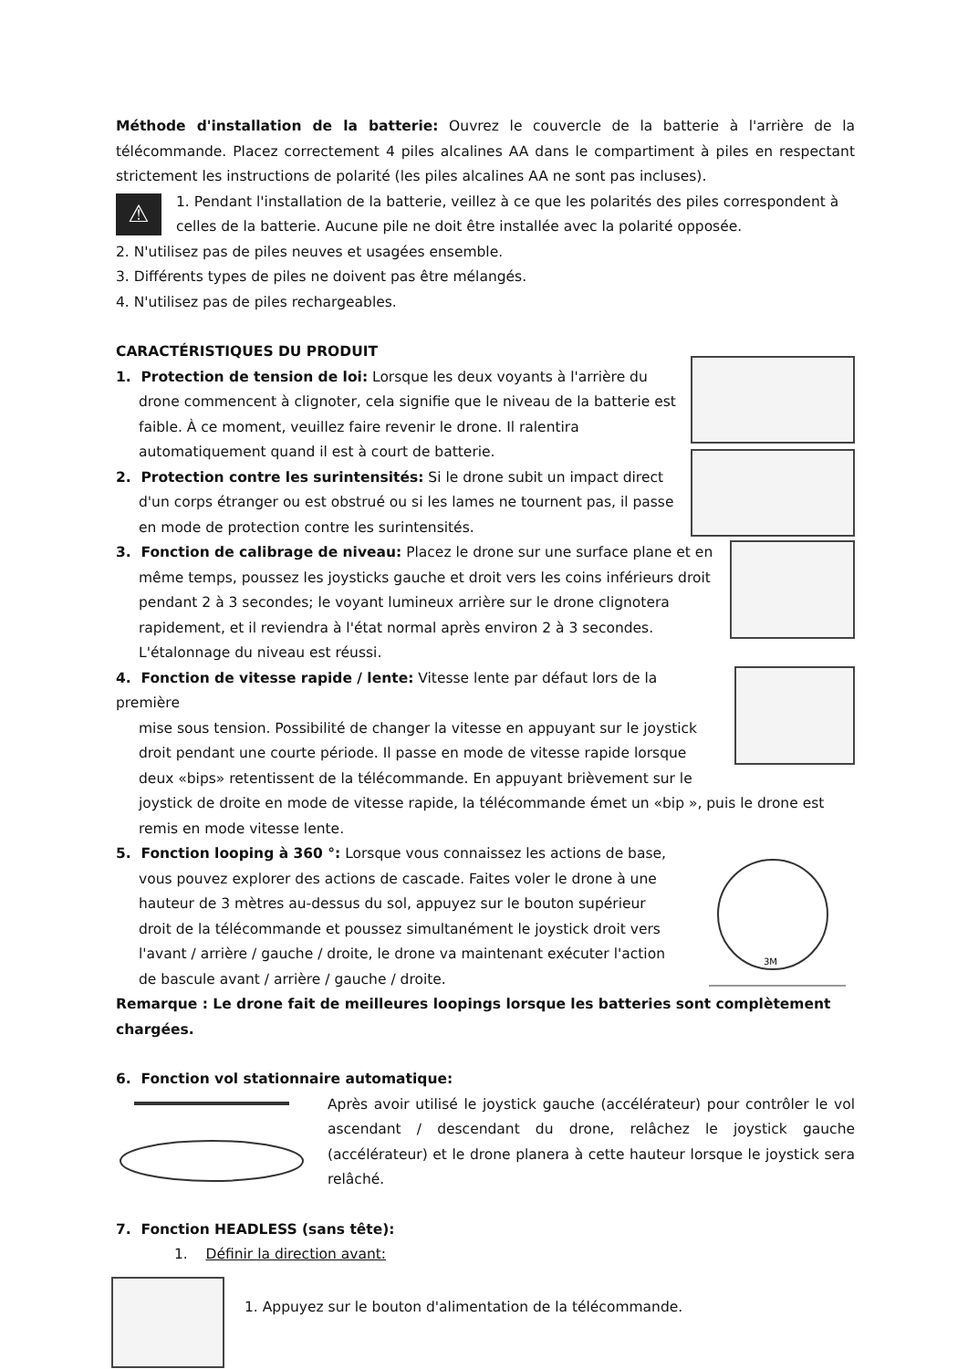Méthode d'installation de la batterie: Ouvrez le couvercle de la batterie à l'arrière de la télécommande. Placez correctement 4 piles alcalines AA dans le compartiment à piles en respectant strictement les instructions de polarité (les piles alcalines AA ne sont pas incluses).
⚠
1. Pendant l'installation de la batterie, veillez à ce que les polarités des piles correspondent à celles de la batterie. Aucune pile ne doit être installée avec la polarité opposée.
2. N'utilisez pas de piles neuves et usagées ensemble.
3. Différents types de piles ne doivent pas être mélangés.
4. N'utilisez pas de piles rechargeables.
CARACTÉRISTIQUES DU PRODUIT
1. Protection de tension de loi: Lorsque les deux voyants à l'arrière du
drone commencent à clignoter, cela signifie que le niveau de la batterie est faible. À ce moment, veuillez faire revenir le drone. Il ralentira automatiquement quand il est à court de batterie.
2. Protection contre les surintensités: Si le drone subit un impact direct
d'un corps étranger ou est obstrué ou si les lames ne tournent pas, il passe en mode de protection contre les surintensités.
3. Fonction de calibrage de niveau: Placez le drone sur une surface plane et en
même temps, poussez les joysticks gauche et droit vers les coins inférieurs droit pendant 2 à 3 secondes; le voyant lumineux arrière sur le drone clignotera rapidement, et il reviendra à l'état normal après environ 2 à 3 secondes. L'étalonnage du niveau est réussi.
4. Fonction de vitesse rapide / lente: Vitesse lente par défaut lors de la première
mise sous tension. Possibilité de changer la vitesse en appuyant sur le joystick droit pendant une courte période. Il passe en mode de vitesse rapide lorsque deux «bips» retentissent de la télécommande. En appuyant brièvement sur le
joystick de droite en mode de vitesse rapide, la télécommande émet un «bip », puis le drone est remis en mode vitesse lente.
5. Fonction looping à 360 °: Lorsque vous connaissez les actions de base,
vous pouvez explorer des actions de cascade. Faites voler le drone à une hauteur de 3 mètres au-dessus du sol, appuyez sur le bouton supérieur droit de la télécommande et poussez simultanément le joystick droit vers l'avant / arrière / gauche / droite, le drone va maintenant exécuter l'action de bascule avant / arrière / gauche / droite.
3M
Remarque : Le drone fait de meilleures loopings lorsque les batteries sont complètement chargées.
6. Fonction vol stationnaire automatique:
Après avoir utilisé le joystick gauche (accélérateur) pour contrôler le vol ascendant / descendant du drone, relâchez le joystick gauche (accélérateur) et le drone planera à cette hauteur lorsque le joystick sera relâché.
7. Fonction HEADLESS (sans tête):
1. Définir la direction avant:
1. Appuyez sur le bouton d'alimentation de la télécommande.